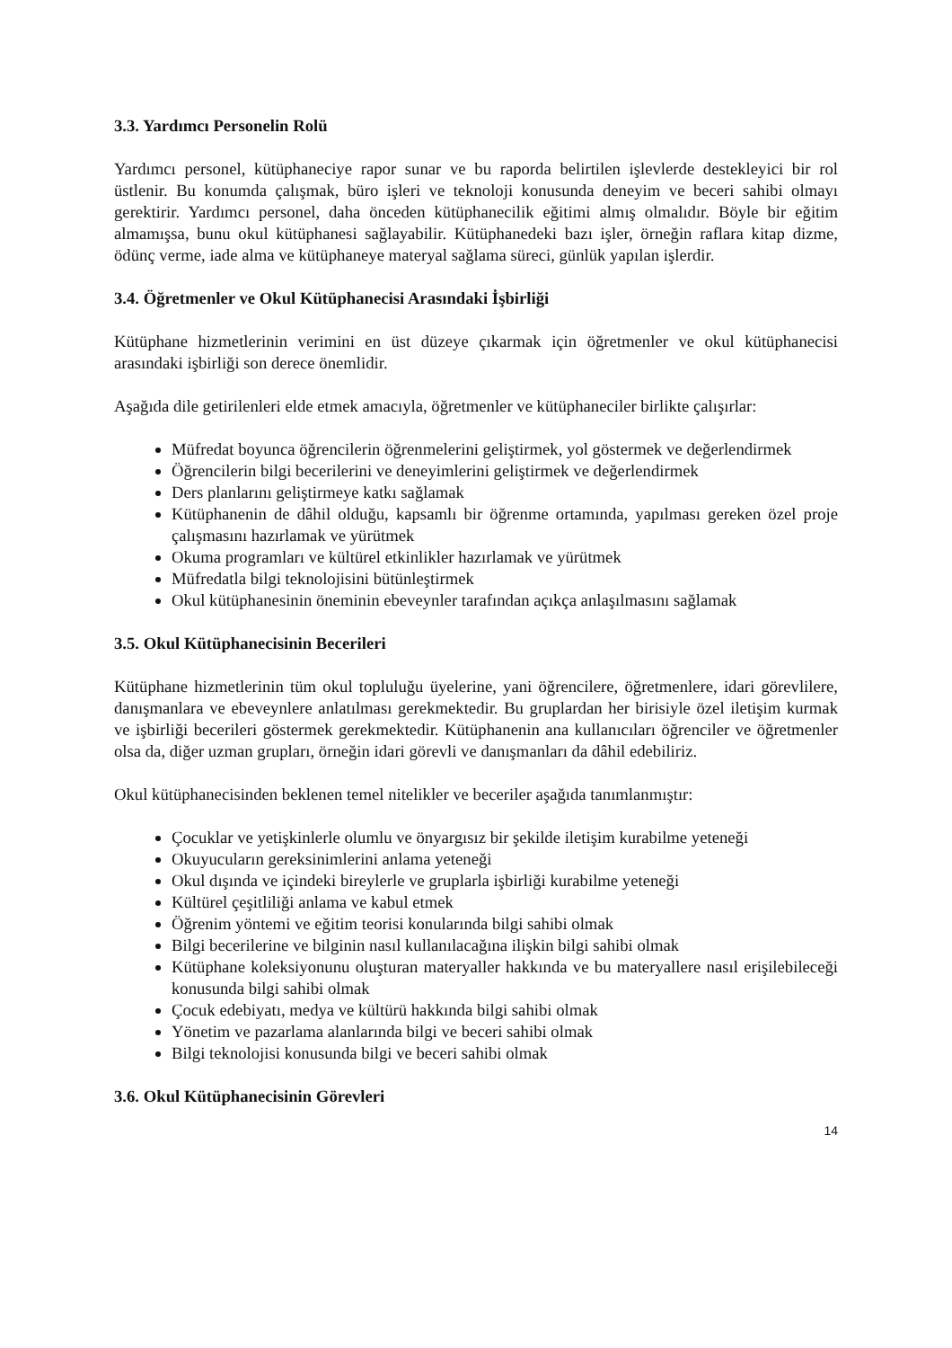3.3. Yardımcı Personelin Rolü
Yardımcı personel, kütüphaneciye rapor sunar ve bu raporda belirtilen işlevlerde destekleyici bir rol üstlenir. Bu konumda çalışmak, büro işleri ve teknoloji konusunda deneyim ve beceri sahibi olmayı gerektirir. Yardımcı personel, daha önceden kütüphanecilik eğitimi almış olmalıdır. Böyle bir eğitim almamışsa, bunu okul kütüphanesi sağlayabilir. Kütüphanedeki bazı işler, örneğin raflara kitap dizme, ödünç verme, iade alma ve kütüphaneye materyal sağlama süreci, günlük yapılan işlerdir.
3.4. Öğretmenler ve Okul Kütüphanecisi Arasındaki İşbirliği
Kütüphane hizmetlerinin verimini en üst düzeye çıkarmak için öğretmenler ve okul kütüphanecisi arasındaki işbirliği son derece önemlidir.
Aşağıda dile getirilenleri elde etmek amacıyla, öğretmenler ve kütüphaneciler birlikte çalışırlar:
Müfredat boyunca öğrencilerin öğrenmelerini geliştirmek, yol göstermek ve değerlendirmek
Öğrencilerin bilgi becerilerini ve deneyimlerini geliştirmek ve değerlendirmek
Ders planlarını geliştirmeye katkı sağlamak
Kütüphanenin de dâhil olduğu, kapsamlı bir öğrenme ortamında, yapılması gereken özel proje çalışmasını hazırlamak ve yürütmek
Okuma programları ve kültürel etkinlikler hazırlamak ve yürütmek
Müfredatla bilgi teknolojisini bütünleştirmek
Okul kütüphanesinin öneminin ebeveynler tarafından açıkça anlaşılmasını sağlamak
3.5. Okul Kütüphanecisinin Becerileri
Kütüphane hizmetlerinin tüm okul topluluğu üyelerine, yani öğrencilere, öğretmenlere, idari görevlilere, danışmanlara ve ebeveynlere anlatılması gerekmektedir. Bu gruplardan her birisiyle özel iletişim kurmak ve işbirliği becerileri göstermek gerekmektedir. Kütüphanenin ana kullanıcıları öğrenciler ve öğretmenler olsa da, diğer uzman grupları, örneğin idari görevli ve danışmanları da dâhil edebiliriz.
Okul kütüphanecisinden beklenen temel nitelikler ve beceriler aşağıda tanımlanmıştır:
Çocuklar ve yetişkinlerle olumlu ve önyargısız bir şekilde iletişim kurabilme yeteneği
Okuyucuların gereksinimlerini anlama yeteneği
Okul dışında ve içindeki bireylerle ve gruplarla işbirliği kurabilme yeteneği
Kültürel çeşitliliği anlama ve kabul etmek
Öğrenim yöntemi ve eğitim teorisi konularında bilgi sahibi olmak
Bilgi becerilerine ve bilginin nasıl kullanılacağına ilişkin bilgi sahibi olmak
Kütüphane koleksiyonunu oluşturan materyaller hakkında ve bu materyallere nasıl erişilebileceği konusunda bilgi sahibi olmak
Çocuk edebiyatı, medya ve kültürü hakkında bilgi sahibi olmak
Yönetim ve pazarlama alanlarında bilgi ve beceri sahibi olmak
Bilgi teknolojisi konusunda bilgi ve beceri sahibi olmak
3.6. Okul Kütüphanecisinin Görevleri
14